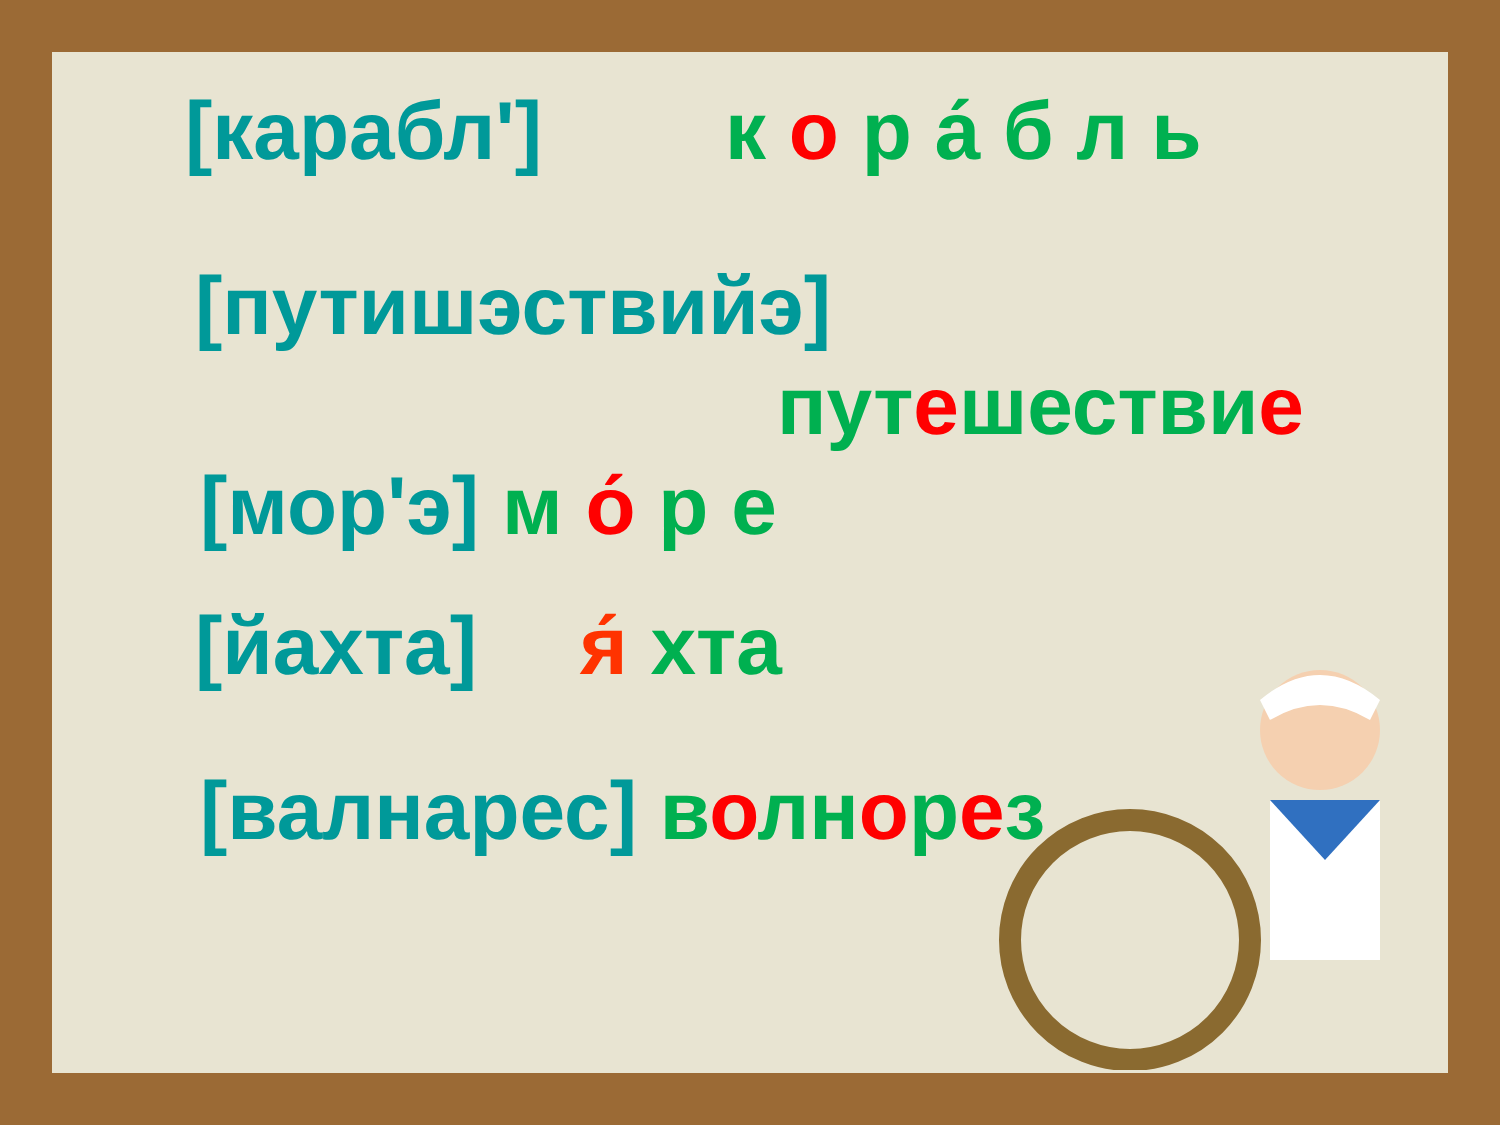[карабл'] к о р а́ б л ь
[путишэствийэ]
путешествие
[мор'э] м о́ р е
[йахта] я́ хта
[валнарес] волнорез